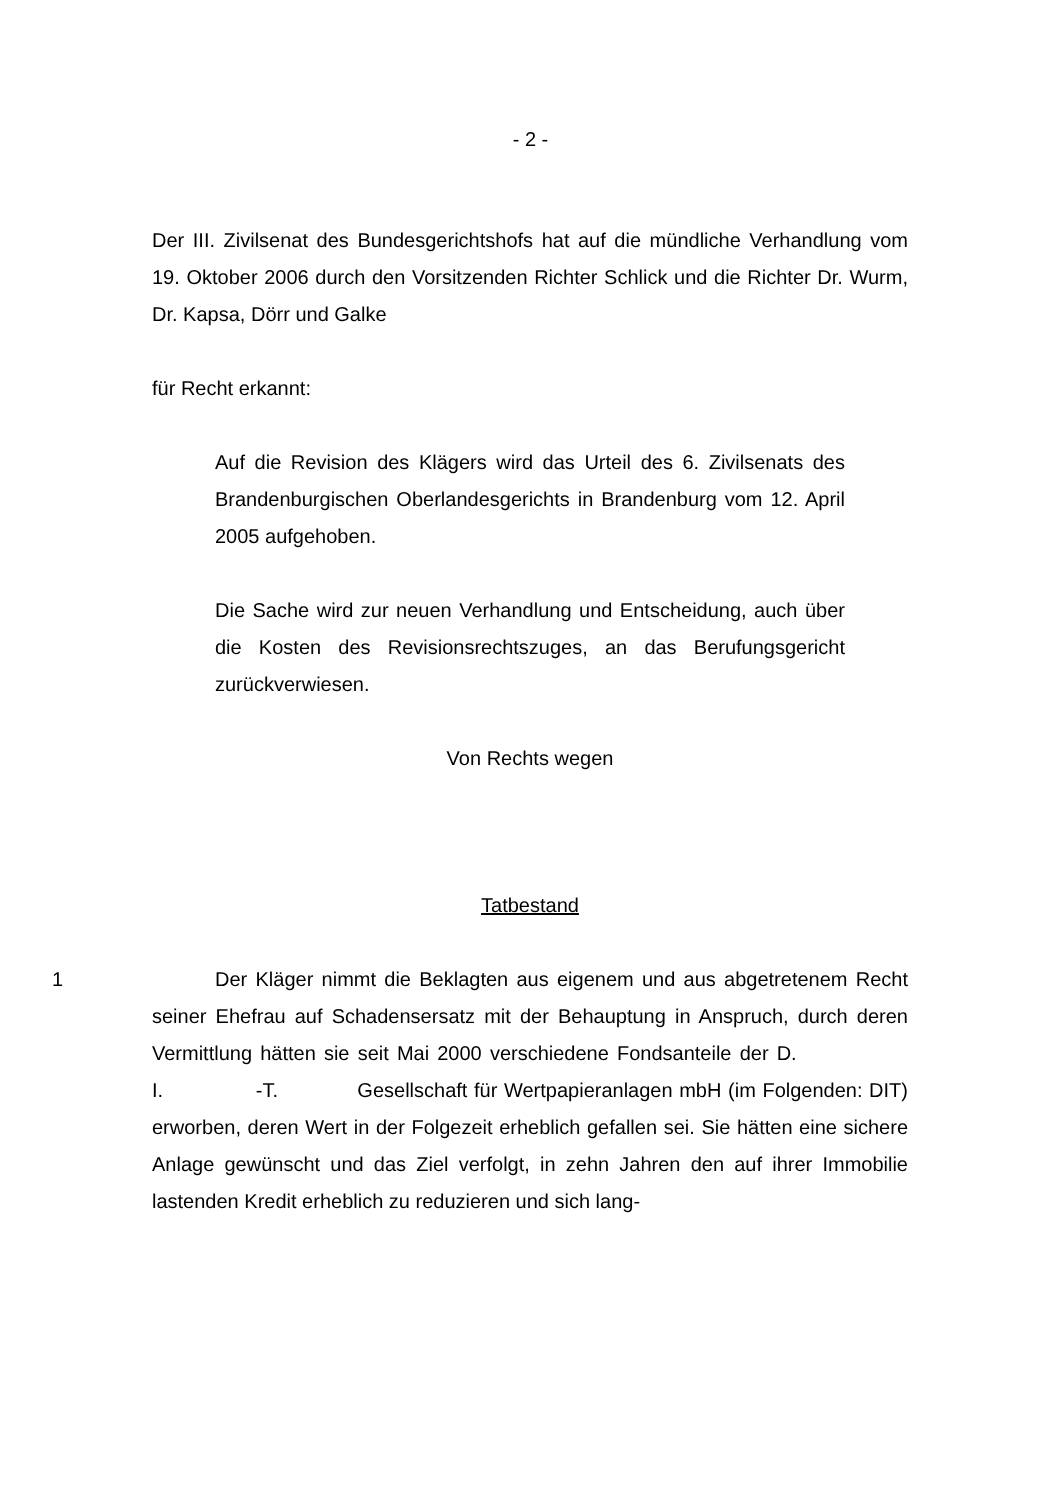- 2 -
Der III. Zivilsenat des Bundesgerichtshofs hat auf die mündliche Verhandlung vom 19. Oktober 2006 durch den Vorsitzenden Richter Schlick und die Richter Dr. Wurm, Dr. Kapsa, Dörr und Galke
für Recht erkannt:
Auf die Revision des Klägers wird das Urteil des 6. Zivilsenats des Brandenburgischen Oberlandesgerichts in Brandenburg vom 12. April 2005 aufgehoben.
Die Sache wird zur neuen Verhandlung und Entscheidung, auch über die Kosten des Revisionsrechtszuges, an das Berufungsgericht zurückverwiesen.
Von Rechts wegen
Tatbestand
1
Der Kläger nimmt die Beklagten aus eigenem und aus abgetretenem Recht seiner Ehefrau auf Schadensersatz mit der Behauptung in Anspruch, durch deren Vermittlung hätten sie seit Mai 2000 verschiedene Fondsanteile der D. I. -T. Gesellschaft für Wertpapieranlagen mbH (im Folgenden: DIT) erworben, deren Wert in der Folgezeit erheblich gefallen sei. Sie hätten eine sichere Anlage gewünscht und das Ziel verfolgt, in zehn Jahren den auf ihrer Immobilie lastenden Kredit erheblich zu reduzieren und sich lang-